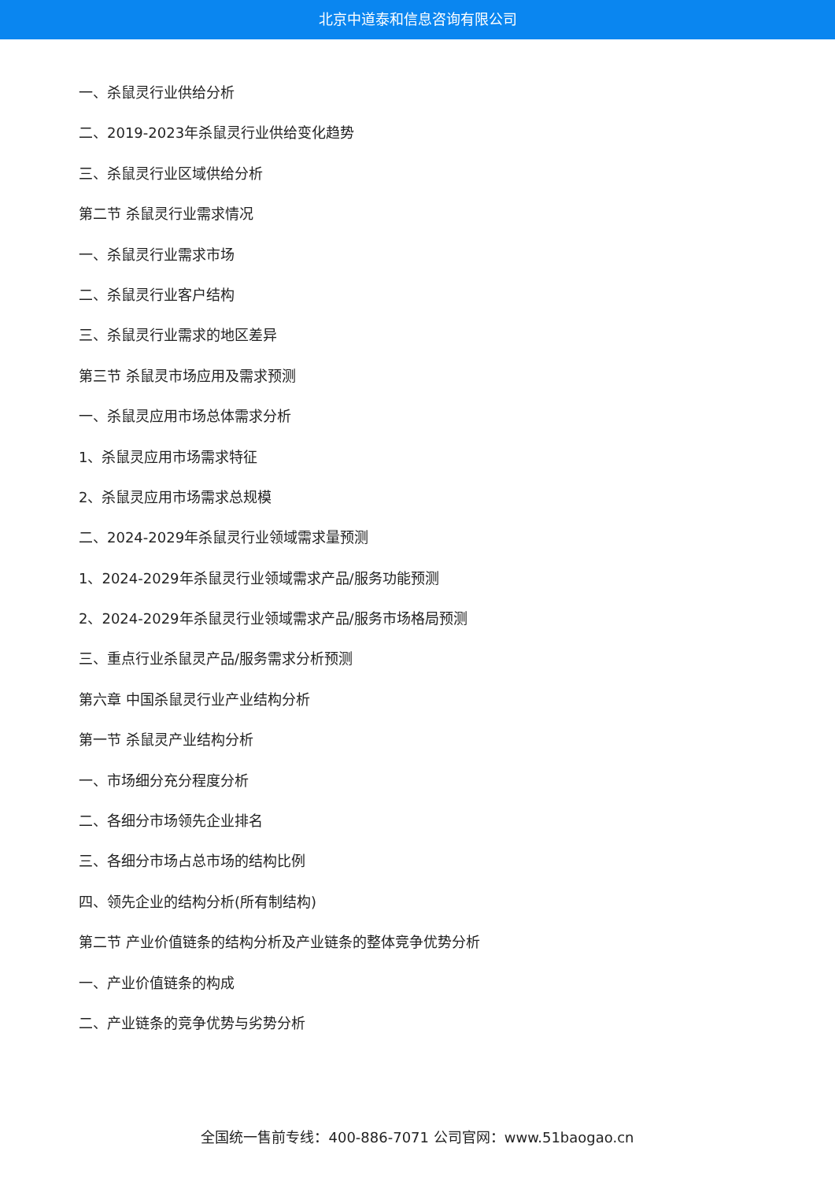北京中道泰和信息咨询有限公司
一、杀鼠灵行业供给分析
二、2019-2023年杀鼠灵行业供给变化趋势
三、杀鼠灵行业区域供给分析
第二节 杀鼠灵行业需求情况
一、杀鼠灵行业需求市场
二、杀鼠灵行业客户结构
三、杀鼠灵行业需求的地区差异
第三节 杀鼠灵市场应用及需求预测
一、杀鼠灵应用市场总体需求分析
1、杀鼠灵应用市场需求特征
2、杀鼠灵应用市场需求总规模
二、2024-2029年杀鼠灵行业领域需求量预测
1、2024-2029年杀鼠灵行业领域需求产品/服务功能预测
2、2024-2029年杀鼠灵行业领域需求产品/服务市场格局预测
三、重点行业杀鼠灵产品/服务需求分析预测
第六章 中国杀鼠灵行业产业结构分析
第一节 杀鼠灵产业结构分析
一、市场细分充分程度分析
二、各细分市场领先企业排名
三、各细分市场占总市场的结构比例
四、领先企业的结构分析(所有制结构)
第二节 产业价值链条的结构分析及产业链条的整体竞争优势分析
一、产业价值链条的构成
二、产业链条的竞争优势与劣势分析
全国统一售前专线：400-886-7071 公司官网：www.51baogao.cn